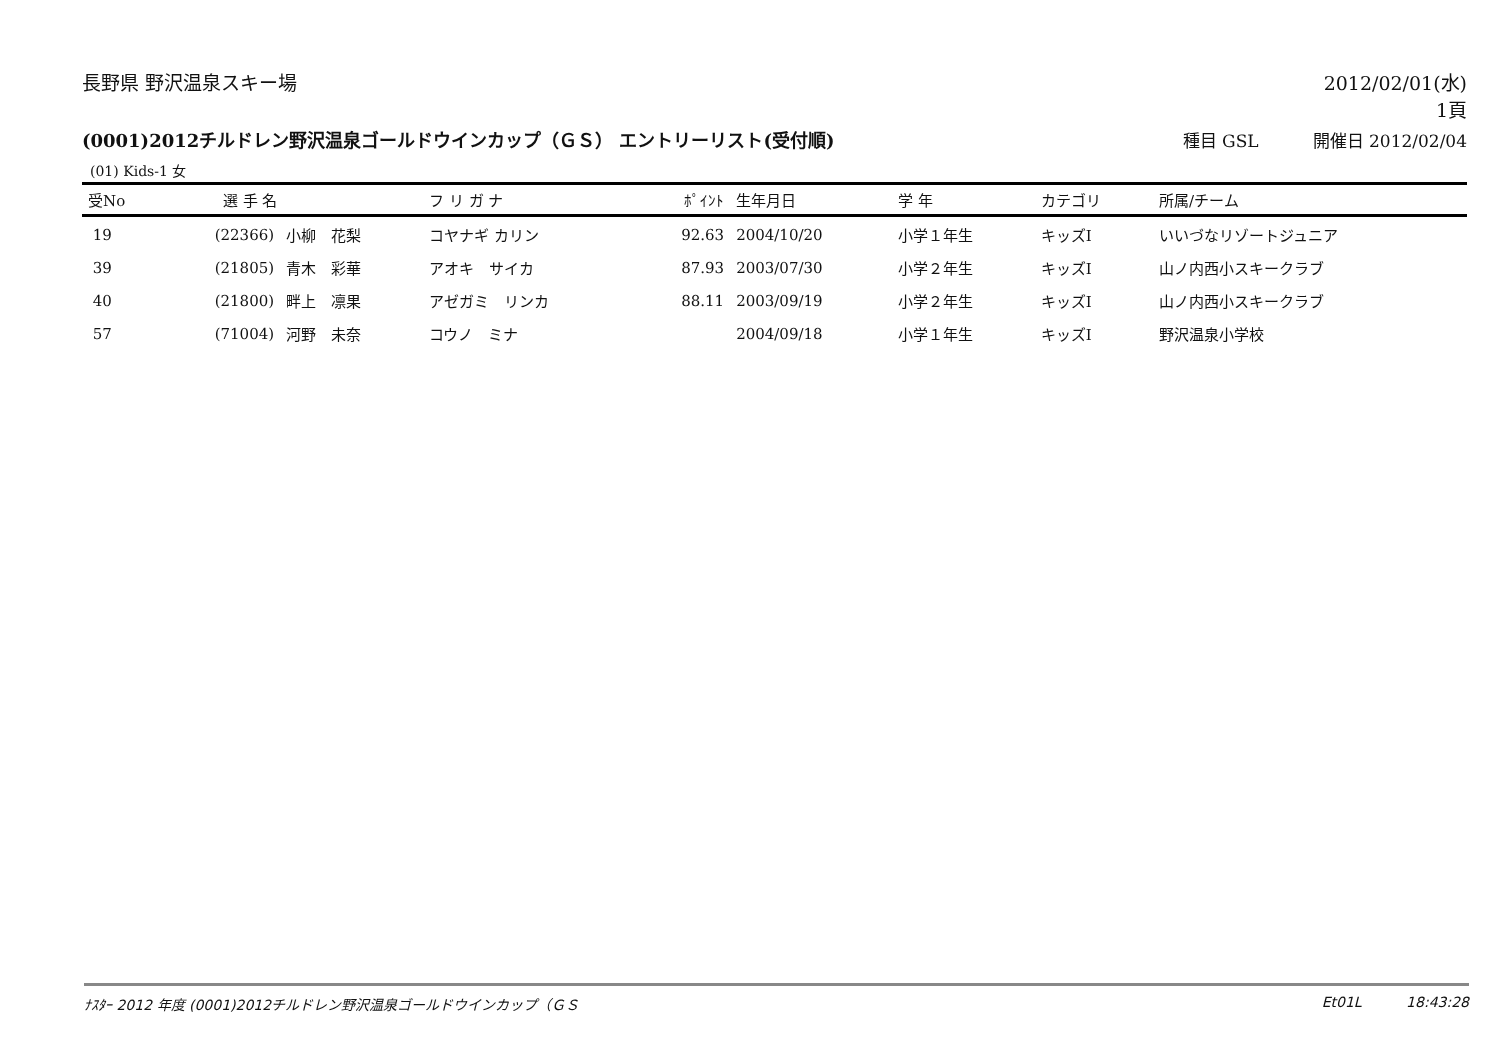長野県 野沢温泉スキー場 2012/02/01(水)
1頁
(0001)2012チルドレン野沢温泉ゴールドウインカップ（ＧＳ） エントリーリスト(受付順)
種目 GSL 開催日 2012/02/04
(01) Kids-1 女
| 受No | 選 手 名 | | フ リ ガ ナ | ﾎﾟｲﾝﾄ | 生年月日 | 学 年 | カテゴリ | 所属/チーム |
| --- | --- | --- | --- | --- | --- | --- | --- | --- |
| 19 | (22366) | 小柳 花梨 | コヤナギ カリン | 92.63 | 2004/10/20 | 小学１年生 | キッズⅠ | いいづなリゾートジュニア |
| 39 | (21805) | 青木 彩華 | アオキ サイカ | 87.93 | 2003/07/30 | 小学２年生 | キッズⅠ | 山ノ内西小スキークラブ |
| 40 | (21800) | 畔上 凛果 | アゼガミ リンカ | 88.11 | 2003/09/19 | 小学２年生 | キッズⅠ | 山ノ内西小スキークラブ |
| 57 | (71004) | 河野 未奈 | コウノ ミナ | | 2004/09/18 | 小学１年生 | キッズⅠ | 野沢温泉小学校 |
ﾅｽﾀｰ 2012 年度 (0001)2012チルドレン野沢温泉ゴールドウインカップ（ＧＳ
Et01L 18:43:28